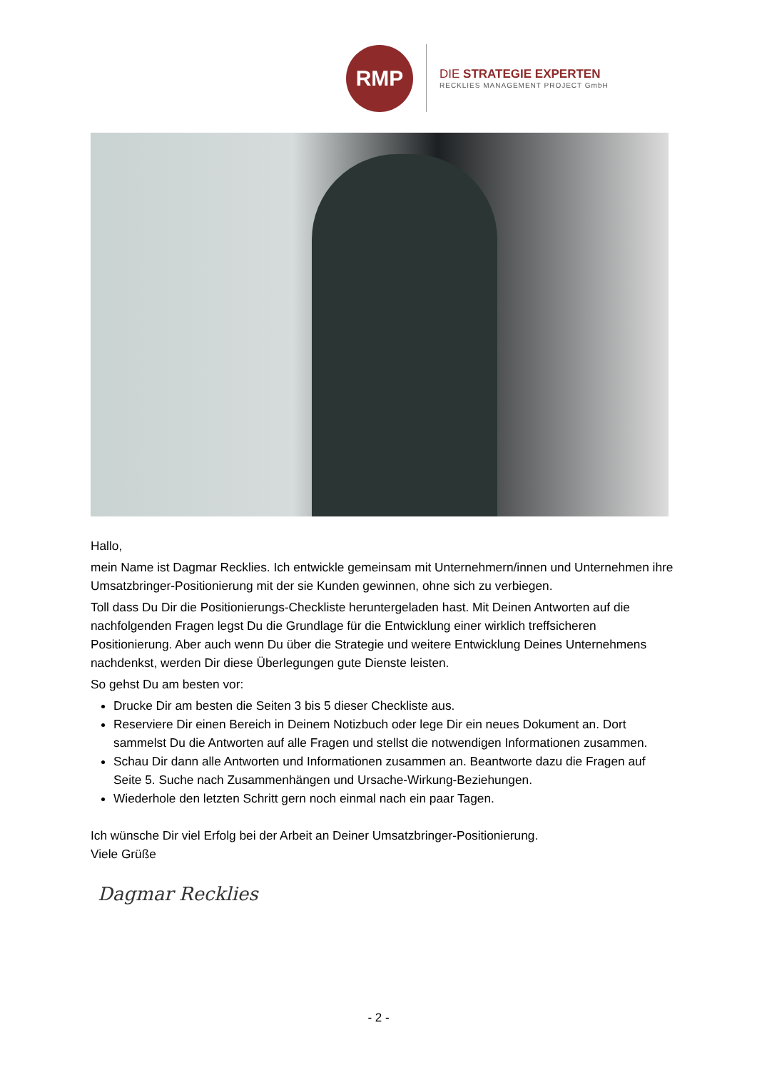RMP
DIE STRATEGIE EXPERTEN
RECKLIES MANAGEMENT PROJECT GmbH
Hallo,
mein Name ist Dagmar Recklies. Ich entwickle gemeinsam mit Unternehmern/innen und Unternehmen ihre Umsatzbringer-Positionierung mit der sie Kunden gewinnen, ohne sich zu verbiegen.
Toll dass Du Dir die Positionierungs-Checkliste heruntergeladen hast. Mit Deinen Antworten auf die nachfolgenden Fragen legst Du die Grundlage für die Entwicklung einer wirklich treffsicheren Positionierung. Aber auch wenn Du über die Strategie und weitere Entwicklung Deines Unternehmens nachdenkst, werden Dir diese Überlegungen gute Dienste leisten.
So gehst Du am besten vor:
Drucke Dir am besten die Seiten 3 bis 5 dieser Checkliste aus.
Reserviere Dir einen Bereich in Deinem Notizbuch oder lege Dir ein neues Dokument an. Dort sammelst Du die Antworten auf alle Fragen und stellst die notwendigen Informationen zusammen.
Schau Dir dann alle Antworten und Informationen zusammen an. Beantworte dazu die Fragen auf Seite 5. Suche nach Zusammenhängen und Ursache-Wirkung-Beziehungen.
Wiederhole den letzten Schritt gern noch einmal nach ein paar Tagen.
Ich wünsche Dir viel Erfolg bei der Arbeit an Deiner Umsatzbringer-Positionierung.
Viele Grüße
Dagmar Recklies
- 2 -